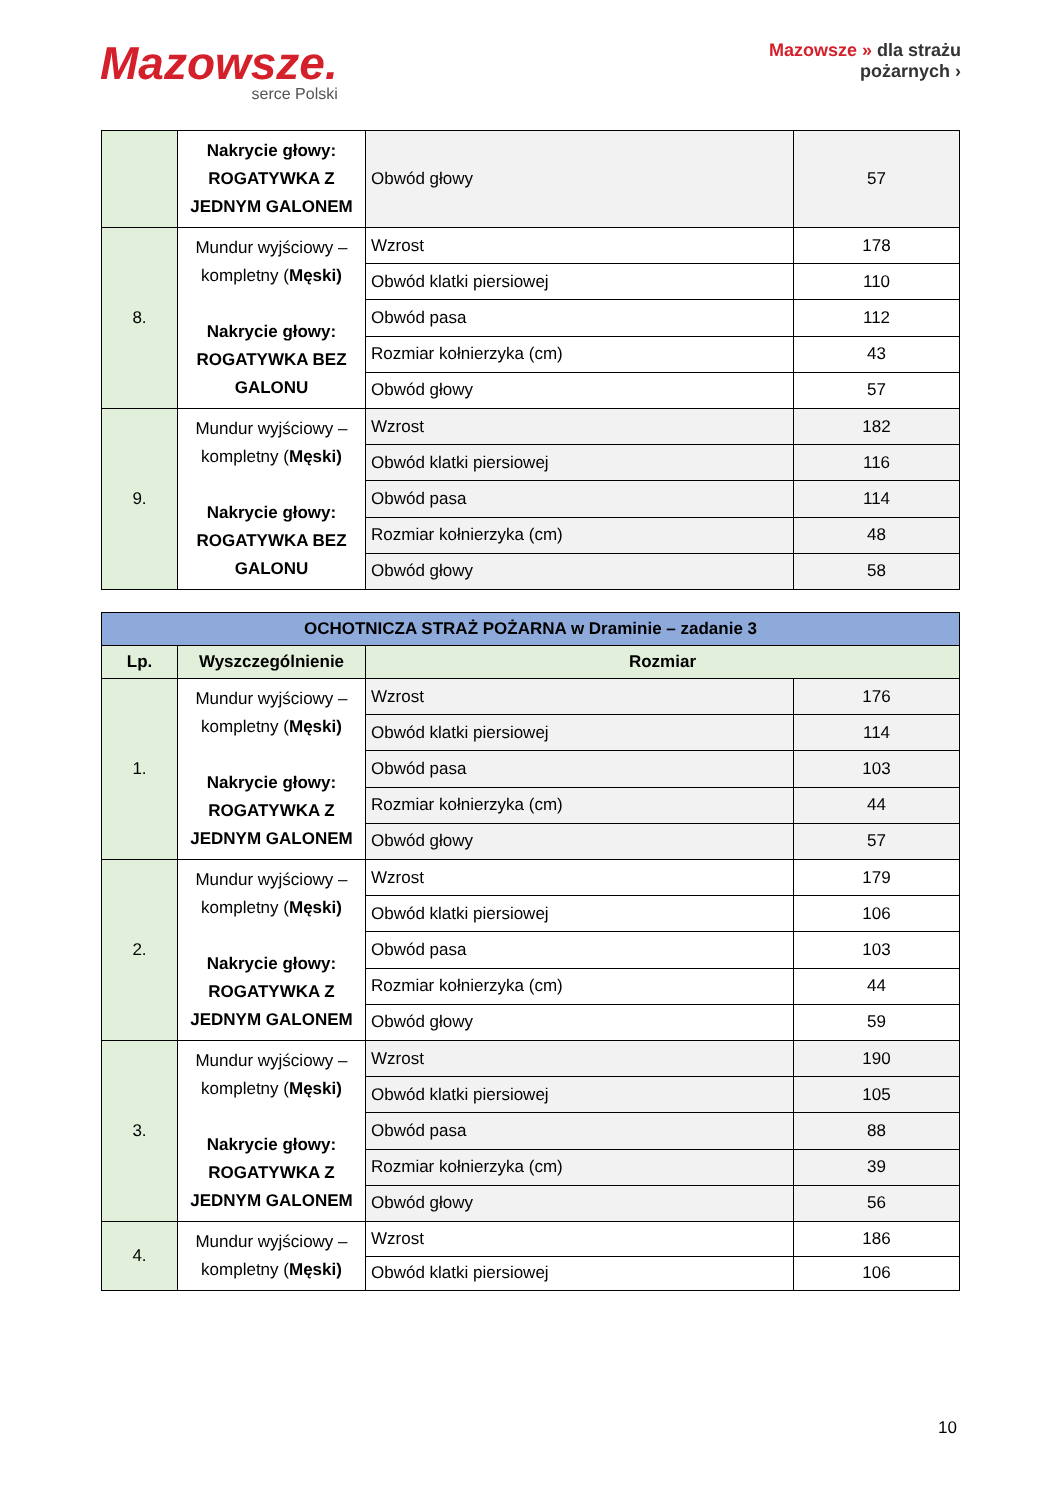Mazowsze.
serce Polski
Mazowsze » dla strażu
pożarnych ›
| | Nakrycie głowy: ROGATYWKA Z JEDNYM GALONEM | Obwód głowy | 57 |
| 8. | Mundur wyjściowy – kompletny ( Męski) Nakrycie głowy: ROGATYWKA BEZ GALONU | Wzrost | 178 |
| | | Obwód klatki piersiowej | 110 |
| | | Obwód pasa | 112 |
| | | Rozmiar kołnierzyka (cm) | 43 |
| | | Obwód głowy | 57 |
| 9. | Mundur wyjściowy – kompletny ( Męski) Nakrycie głowy: ROGATYWKA BEZ GALONU | Wzrost | 182 |
| | | Obwód klatki piersiowej | 116 |
| | | Obwód pasa | 114 |
| | | Rozmiar kołnierzyka (cm) | 48 |
| | | Obwód głowy | 58 |
| OCHOTNICZA STRAŻ POŻARNA w Draminie – zadanie 3 | | | |
| --- | --- | --- | --- |
| Lp. | Wyszczególnienie | Rozmiar | |
| 1. | Mundur wyjściowy – kompletny ( Męski) Nakrycie głowy: ROGATYWKA Z JEDNYM GALONEM | Wzrost | 176 |
| | | Obwód klatki piersiowej | 114 |
| | | Obwód pasa | 103 |
| | | Rozmiar kołnierzyka (cm) | 44 |
| | | Obwód głowy | 57 |
| 2. | Mundur wyjściowy – kompletny ( Męski) Nakrycie głowy: ROGATYWKA Z JEDNYM GALONEM | Wzrost | 179 |
| | | Obwód klatki piersiowej | 106 |
| | | Obwód pasa | 103 |
| | | Rozmiar kołnierzyka (cm) | 44 |
| | | Obwód głowy | 59 |
| 3. | Mundur wyjściowy – kompletny ( Męski) Nakrycie głowy: ROGATYWKA Z JEDNYM GALONEM | Wzrost | 190 |
| | | Obwód klatki piersiowej | 105 |
| | | Obwód pasa | 88 |
| | | Rozmiar kołnierzyka (cm) | 39 |
| | | Obwód głowy | 56 |
| 4. | Mundur wyjściowy – kompletny ( Męski) | Wzrost | 186 |
| | | Obwód klatki piersiowej | 106 |
10